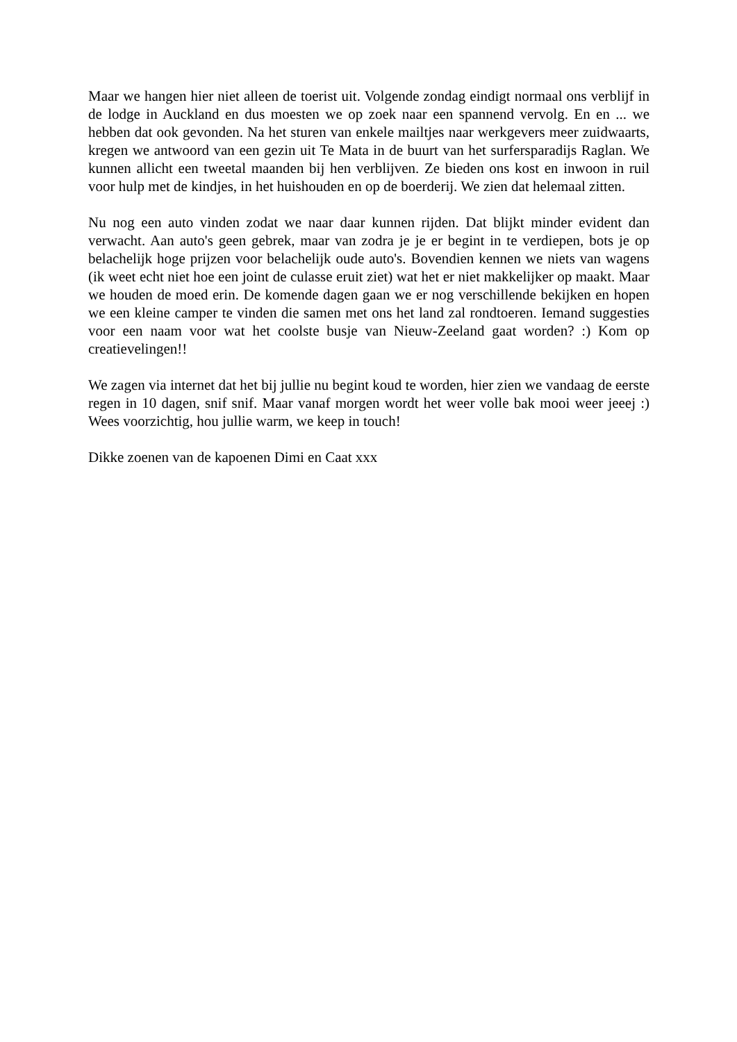Maar we hangen hier niet alleen de toerist uit. Volgende zondag eindigt normaal ons verblijf in de lodge in Auckland en dus moesten we op zoek naar een spannend vervolg. En en ... we hebben dat ook gevonden. Na het sturen van enkele mailtjes naar werkgevers meer zuidwaarts, kregen we antwoord van een gezin uit Te Mata in de buurt van het surfersparadijs Raglan. We kunnen allicht een tweetal maanden bij hen verblijven. Ze bieden ons kost en inwoon in ruil voor hulp met de kindjes, in het huishouden en op de boerderij. We zien dat helemaal zitten.
Nu nog een auto vinden zodat we naar daar kunnen rijden. Dat blijkt minder evident dan verwacht. Aan auto's geen gebrek, maar van zodra je je er begint in te verdiepen, bots je op belachelijk hoge prijzen voor belachelijk oude auto's. Bovendien kennen we niets van wagens (ik weet echt niet hoe een joint de culasse eruit ziet) wat het er niet makkelijker op maakt. Maar we houden de moed erin. De komende dagen gaan we er nog verschillende bekijken en hopen we een kleine camper te vinden die samen met ons het land zal rondtoeren. Iemand suggesties voor een naam voor wat het coolste busje van Nieuw-Zeeland gaat worden? :) Kom op creatievelingen!!
We zagen via internet dat het bij jullie nu begint koud te worden, hier zien we vandaag de eerste regen in 10 dagen, snif snif. Maar vanaf morgen wordt het weer volle bak mooi weer jeeej :) Wees voorzichtig, hou jullie warm, we keep in touch!
Dikke zoenen van de kapoenen Dimi en Caat xxx